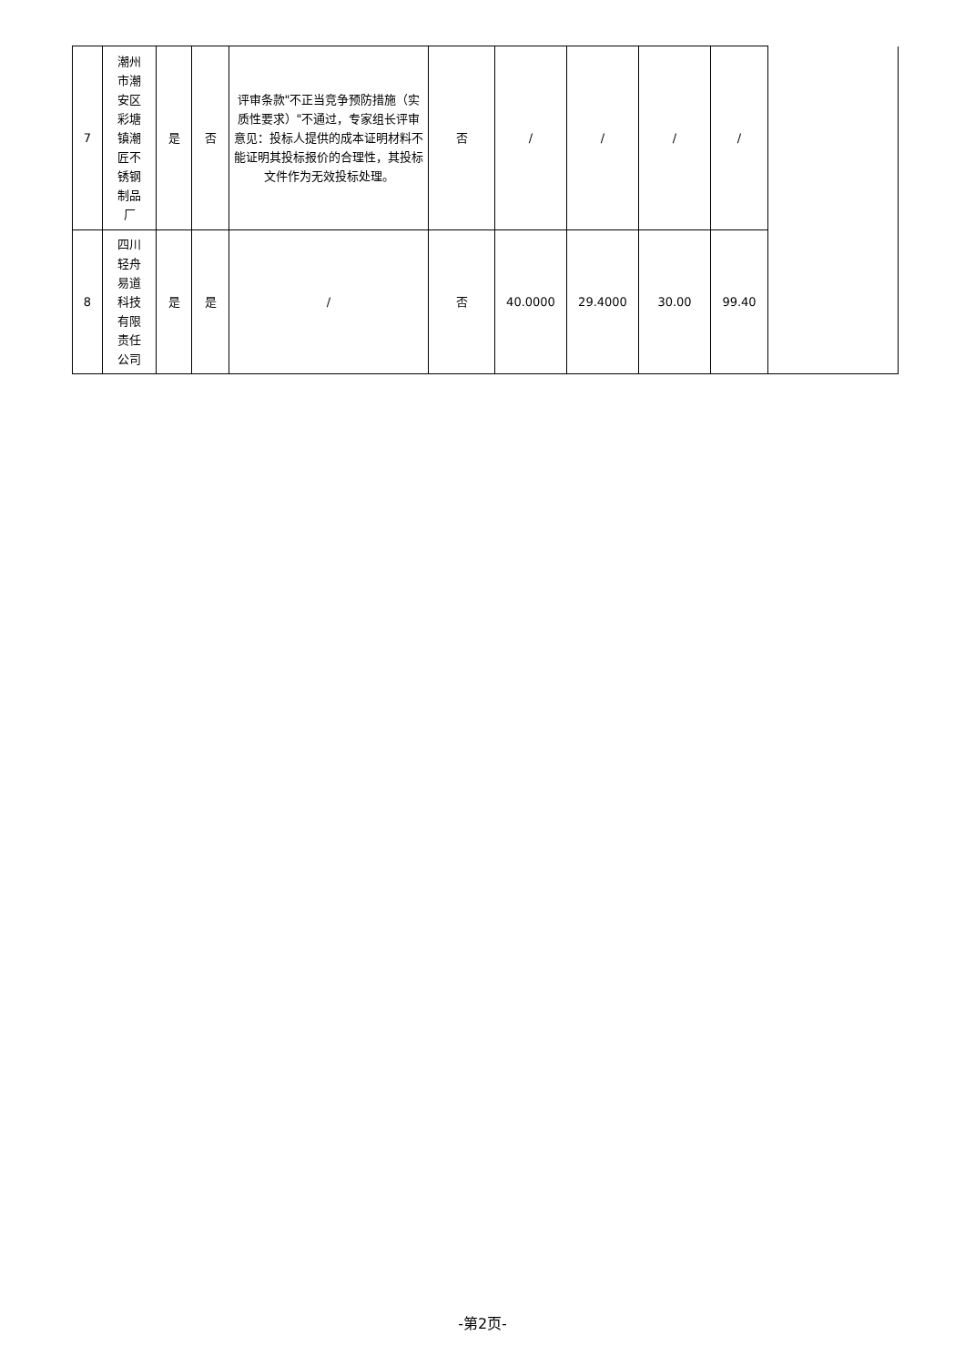| 7 | 潮州 市潮 安区 彩塘 镇潮 匠不 锈钢 制品 厂 | 是 | 否 | 评审条款"不正当竞争预防措施（实质性要求）"不通过，专家组长评审意见：投标人提供的成本证明材料不能证明其投标报价的合理性，其投标文件作为无效投标处理。 | 否 | / | / | / | / | |
| 8 | 四川 轻舟 易道 科技 有限 责任 公司 | 是 | 是 | / | 否 | 40.0000 | 29.4000 | 30.00 | 99.40 | |
-第2页-